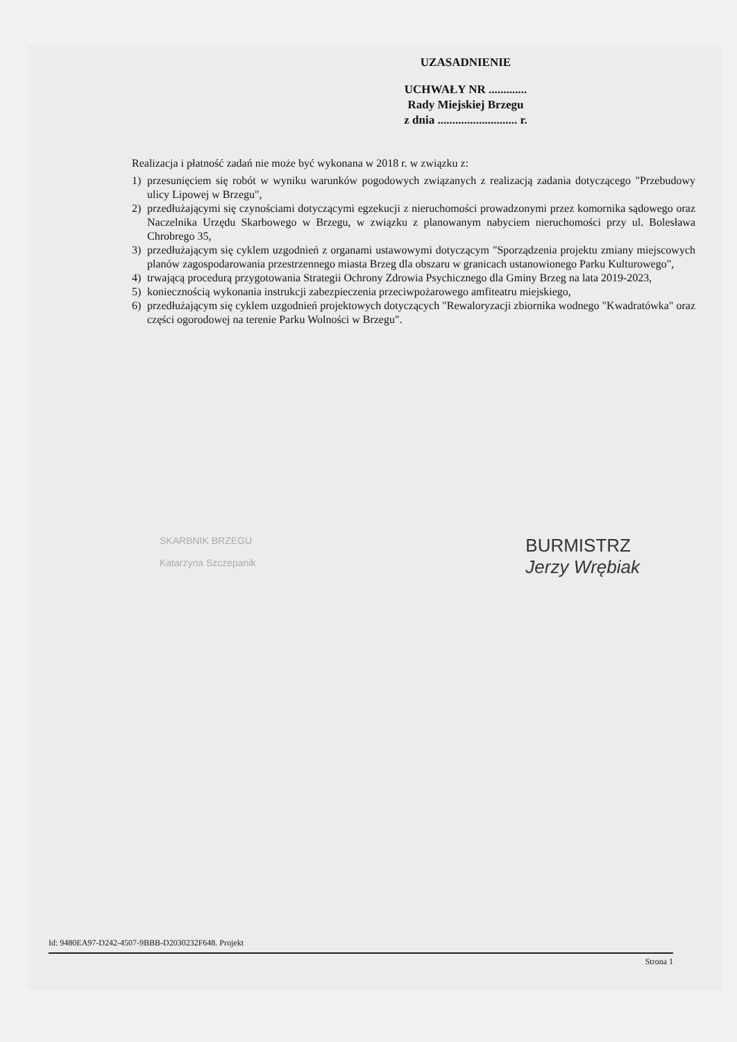UZASADNIENIE
UCHWAŁY NR .............
Rady Miejskiej Brzegu
z dnia ........................... r.
Realizacja i płatność zadań nie może być wykonana w 2018 r. w związku z:
1) przesunięciem się robót w wyniku warunków pogodowych związanych z realizacją zadania dotyczącego "Przebudowy ulicy Lipowej w Brzegu",
2) przedłużającymi się czynościami dotyczącymi egzekucji z nieruchomości prowadzonymi przez komornika sądowego oraz Naczelnika Urzędu Skarbowego w Brzegu, w związku z planowanym nabyciem nieruchomości przy ul. Bolesława Chrobrego 35,
3) przedłużającym się cyklem uzgodnień z organami ustawowymi dotyczącym "Sporządzenia projektu zmiany miejscowych planów zagospodarowania przestrzennego miasta Brzeg dla obszaru w granicach ustanowionego Parku Kulturowego",
4) trwającą procedurą przygotowania Strategii Ochrony Zdrowia Psychicznego dla Gminy Brzeg na lata 2019-2023,
5) koniecznością wykonania instrukcji zabezpieczenia przeciwpożarowego amfiteatru miejskiego,
6) przedłużającym się cyklem uzgodnień projektowych dotyczących "Rewaloryzacji zbiornika wodnego "Kwadratówka" oraz części ogorodowej na terenie Parku Wolności w Brzegu".
SKARBNIK BRZEGU
Katarzyna Szczepanik
BURMISTRZ
Jerzy Wrębiak
Id: 9480EA97-D242-4507-9BBB-D2030232F648. Projekt
Strona 1